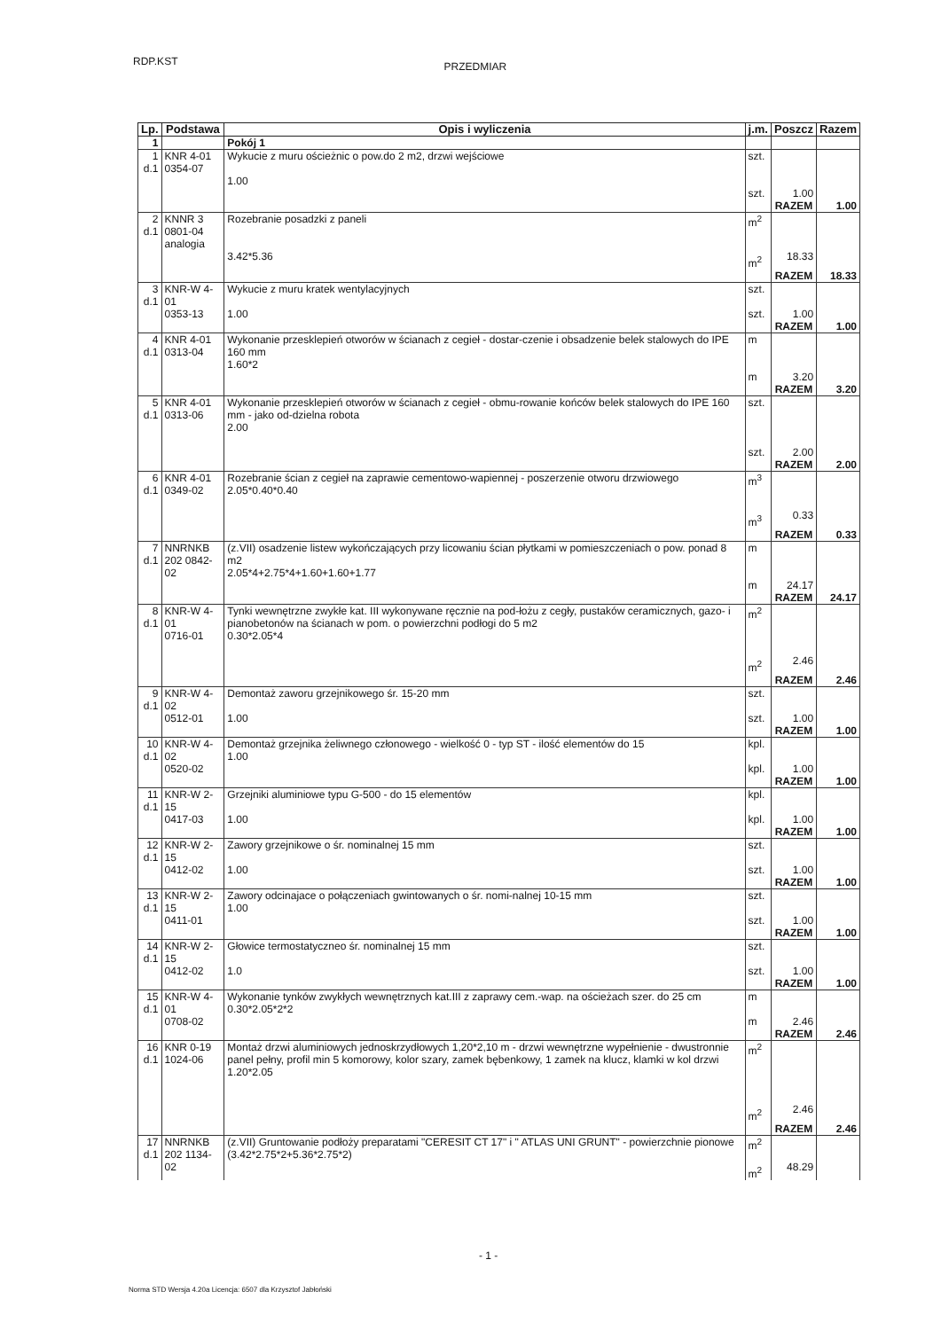RDP.KST
PRZEDMIAR
| Lp. | Podstawa | Opis i wyliczenia | j.m. | Poszcz | Razem |
| --- | --- | --- | --- | --- | --- |
| 1 | | Pokój 1 | | | |
| 1 d.1 | KNR 4-01 0354-07 | Wykucie z muru ościeżnic o pow.do 2 m2, drzwi wejściowe 1.00 | szt. szt. | 1.00 | |
| | | | | RAZEM | 1.00 |
| 2 d.1 | KNNR 3 0801-04 analogia | Rozebranie posadzki z paneli 3.42*5.36 | m<sup>2</sup> m<sup>2</sup> | 18.33 | |
| | | | | RAZEM | 18.33 |
| 3 d.1 | KNR-W 4-01 0353-13 | Wykucie z muru kratek wentylacyjnych 1.00 | szt. szt. | 1.00 | |
| | | | | RAZEM | 1.00 |
| 4 d.1 | KNR 4-01 0313-04 | Wykonanie przesklepień otworów w ścianach z cegieł - dostar-czenie i obsadzenie belek stalowych do IPE 160 mm 1.60*2 | m m | 3.20 | |
| | | | | RAZEM | 3.20 |
| 5 d.1 | KNR 4-01 0313-06 | Wykonanie przesklepień otworów w ścianach z cegieł - obmu-rowanie końców belek stalowych do IPE 160 mm - jako od-dzielna robota 2.00 | szt. szt. | 2.00 | |
| | | | | RAZEM | 2.00 |
| 6 d.1 | KNR 4-01 0349-02 | Rozebranie ścian z cegieł na zaprawie cementowo-wapiennej - poszerzenie otworu drzwiowego 2.05*0.40*0.40 | m<sup>3</sup> m<sup>3</sup> | 0.33 | |
| | | | | RAZEM | 0.33 |
| 7 d.1 | NNRNKB 202 0842-02 | (z.VII) osadzenie listew wykończających przy licowaniu ścian płytkami w pomieszczeniach o pow. ponad 8 m2 2.05*4+2.75*4+1.60+1.60+1.77 | m m | 24.17 | |
| | | | | RAZEM | 24.17 |
| 8 d.1 | KNR-W 4-01 0716-01 | Tynki wewnętrzne zwykłe kat. III wykonywane ręcznie na pod-łożu z cegły, pustaków ceramicznych, gazo- i pianobetonów na ścianach w pom. o powierzchni podłogi do 5 m2 0.30*2.05*4 | m<sup>2</sup> m<sup>2</sup> | 2.46 | |
| | | | | RAZEM | 2.46 |
| 9 d.1 | KNR-W 4-02 0512-01 | Demontaż zaworu grzejnikowego śr. 15-20 mm 1.00 | szt. szt. | 1.00 | |
| | | | | RAZEM | 1.00 |
| 10 d.1 | KNR-W 4-02 0520-02 | Demontaż grzejnika żeliwnego członowego - wielkość 0 - typ ST - ilość elementów do 15 1.00 | kpl. kpl. | 1.00 | |
| | | | | RAZEM | 1.00 |
| 11 d.1 | KNR-W 2-15 0417-03 | Grzejniki aluminiowe typu G-500 - do 15 elementów 1.00 | kpl. kpl. | 1.00 | |
| | | | | RAZEM | 1.00 |
| 12 d.1 | KNR-W 2-15 0412-02 | Zawory grzejnikowe o śr. nominalnej 15 mm 1.00 | szt. szt. | 1.00 | |
| | | | | RAZEM | 1.00 |
| 13 d.1 | KNR-W 2-15 0411-01 | Zawory odcinajace o połączeniach gwintowanych o śr. nomi-nalnej 10-15 mm 1.00 | szt. szt. | 1.00 | |
| | | | | RAZEM | 1.00 |
| 14 d.1 | KNR-W 2-15 0412-02 | Głowice termostatyczneo śr. nominalnej 15 mm 1.0 | szt. szt. | 1.00 | |
| | | | | RAZEM | 1.00 |
| 15 d.1 | KNR-W 4-01 0708-02 | Wykonanie tynków zwykłych wewnętrznych kat.III z zaprawy cem.-wap. na ościeżach szer. do 25 cm 0.30*2.05*2*2 | m m | 2.46 | |
| | | | | RAZEM | 2.46 |
| 16 d.1 | KNR 0-19 1024-06 | Montaż drzwi aluminiowych jednoskrzydłowych 1,20*2,10 m - drzwi wewnętrzne wypełnienie - dwustronnie panel pełny, profil min 5 komorowy, kolor szary, zamek bębenkowy, 1 zamek na klucz, klamki w kol drzwi 1.20*2.05 | m<sup>2</sup> m<sup>2</sup> | 2.46 | |
| | | | | RAZEM | 2.46 |
| 17 d.1 | NNRNKB 202 1134-02 | (z.VII) Gruntowanie podłoży preparatami "CERESIT CT 17" i " ATLAS UNI GRUNT" - powierzchnie pionowe (3.42*2.75*2+5.36*2.75*2) | m<sup>2</sup> m<sup>2</sup> | 48.29 | |
- 1 -
Norma STD Wersja 4.20a Licencja: 6507 dla Krzysztof Jabłoński